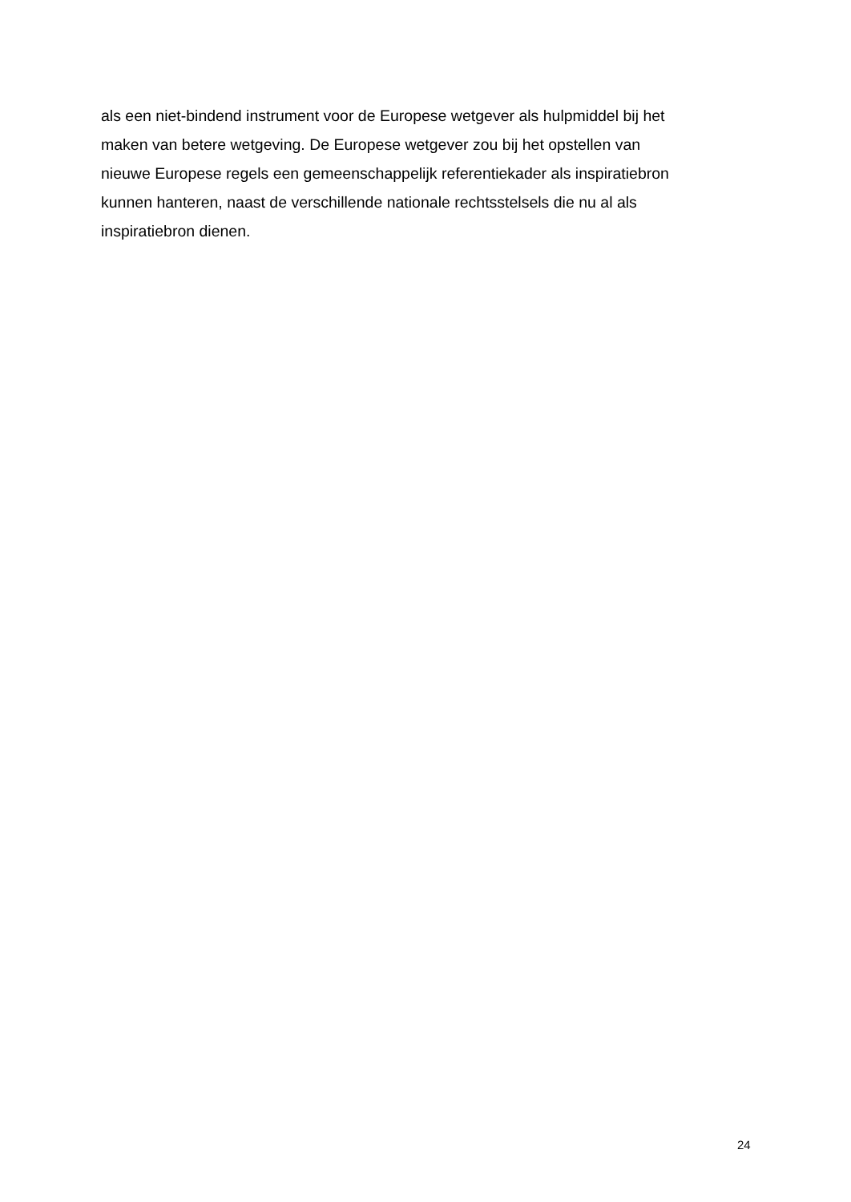als een niet-bindend instrument voor de Europese wetgever als hulpmiddel bij het
maken van betere wetgeving. De Europese wetgever zou bij het opstellen van
nieuwe Europese regels een gemeenschappelijk referentiekader als inspiratiebron
kunnen hanteren, naast de verschillende nationale rechtsstelsels die nu al als
inspiratiebron dienen.
24